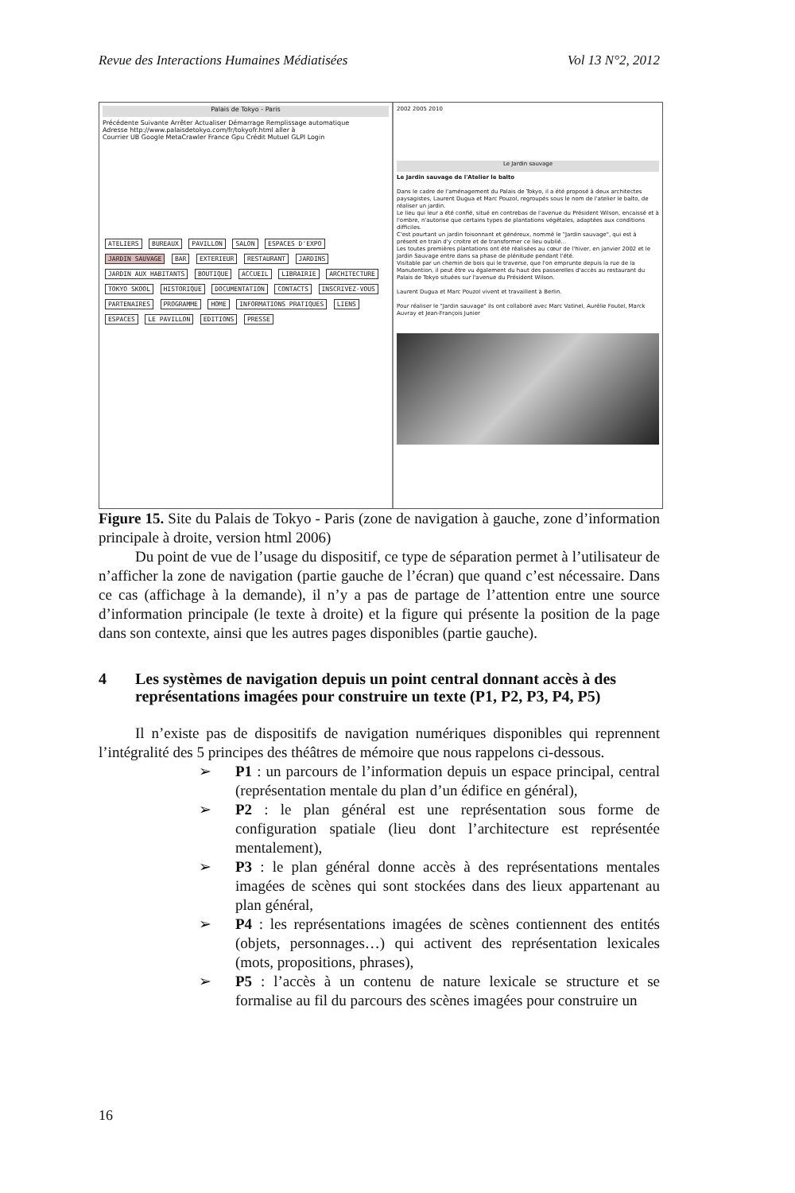Revue des Interactions Humaines Médiatisées Vol 13 N°2, 2012
Palais de Tokyo - Paris
Précédente Suivante Arrêter Actualiser Démarrage Remplissage automatique
Adresse http://www.palaisdetokyo.com/fr/tokyofr.html aller à
Courrier UB Google MetaCrawler France Gpu Crédit Mutuel GLPI Login
ATELIERS BUREAUX PAVILLON SALON ESPACES D'EXPO JARDIN SAUVAGE BAR EXTERIEUR RESTAURANT JARDINS JARDIN AUX HABITANTS BOUTIQUE ACCUEIL LIBRAIRIE ARCHITECTURE TOKYO SKOOL HISTORIQUE DOCUMENTATION CONTACTS INSCRIVEZ-VOUS PARTENAIRES PROGRAMME HOME INFORMATIONS PRATIQUES LIENS ESPACES LE PAVILLON EDITIONS PRESSE
2002 2005 2010
Le Jardin sauvage
Le Jardin sauvage de l'Atelier le balto
Dans le cadre de l'aménagement du Palais de Tokyo, il a été proposé à deux architectes paysagistes, Laurent Dugua et Marc Pouzol, regroupés sous le nom de l'atelier le balto, de réaliser un jardin.
Le lieu qui leur a été confié, situé en contrebas de l'avenue du Président Wilson, encaissé et à l'ombre, n'autorise que certains types de plantations végétales, adaptées aux conditions difficiles.
C'est pourtant un jardin foisonnant et généreux, nommé le "Jardin sauvage", qui est à présent en train d'y croitre et de transformer ce lieu oublié...
Les toutes premières plantations ont été réalisées au cœur de l'hiver, en janvier 2002 et le Jardin Sauvage entre dans sa phase de plénitude pendant l'été.
Visitable par un chemin de bois qui le traverse, que l'on emprunte depuis la rue de la Manutention, il peut être vu également du haut des passerelles d'accès au restaurant du Palais de Tokyo situées sur l'avenue du Président Wilson.
Laurent Dugua et Marc Pouzol vivent et travaillent à Berlin.
Pour réaliser le "Jardin sauvage" ils ont collaboré avec Marc Vatinel, Aurélie Foutel, Marck Auvray et Jean-François Junier
Figure 15. Site du Palais de Tokyo - Paris (zone de navigation à gauche, zone d’information principale à droite, version html 2006)
Du point de vue de l’usage du dispositif, ce type de séparation permet à l’utilisateur de n’afficher la zone de navigation (partie gauche de l’écran) que quand c’est nécessaire. Dans ce cas (affichage à la demande), il n’y a pas de partage de l’attention entre une source d’information principale (le texte à droite) et la figure qui présente la position de la page dans son contexte, ainsi que les autres pages disponibles (partie gauche).
4 Les systèmes de navigation depuis un point central donnant accès à des représentations imagées pour construire un texte (P1, P2, P3, P4, P5)
Il n’existe pas de dispositifs de navigation numériques disponibles qui reprennent l’intégralité des 5 principes des théâtres de mémoire que nous rappelons ci-dessous.
➢ P1 : un parcours de l’information depuis un espace principal, central (représentation mentale du plan d’un édifice en général),
➢ P2 : le plan général est une représentation sous forme de configuration spatiale (lieu dont l’architecture est représentée mentalement),
➢ P3 : le plan général donne accès à des représentations mentales imagées de scènes qui sont stockées dans des lieux appartenant au plan général,
➢ P4 : les représentations imagées de scènes contiennent des entités (objets, personnages…) qui activent des représentation lexicales (mots, propositions, phrases),
➢ P5 : l’accès à un contenu de nature lexicale se structure et se formalise au fil du parcours des scènes imagées pour construire un
16